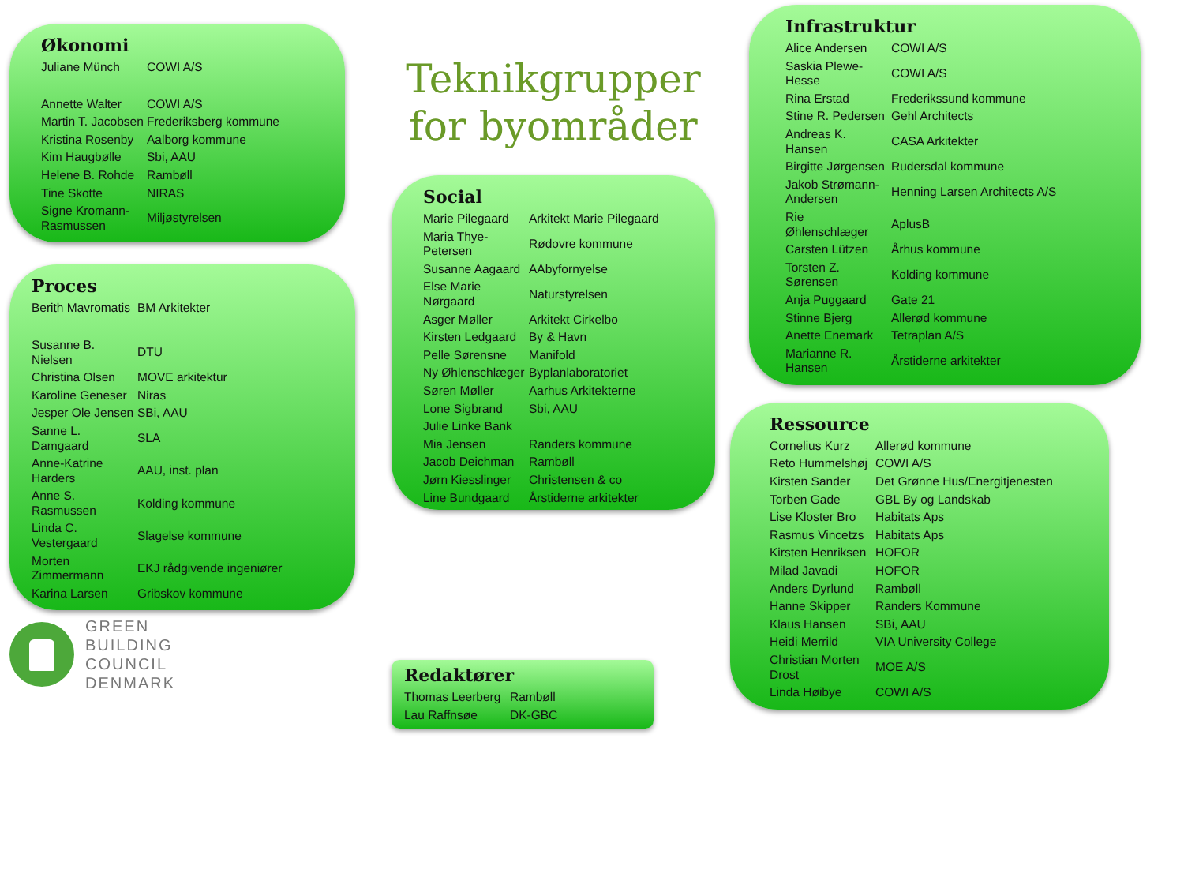Teknikgrupper for byområder
Økonomi
| Juliane Münch | COWI A/S |
| Annette Walter | COWI A/S |
| Martin T. Jacobsen | Frederiksberg kommune |
| Kristina Rosenby | Aalborg kommune |
| Kim Haugbølle | Sbi, AAU |
| Helene B. Rohde | Rambøll |
| Tine Skotte | NIRAS |
| Signe Kromann-Rasmussen | Miljøstyrelsen |
Proces
| Berith Mavromatis | BM Arkitekter |
| Susanne B. Nielsen | DTU |
| Christina Olsen | MOVE arkitektur |
| Karoline Geneser | Niras |
| Jesper Ole Jensen | SBi, AAU |
| Sanne L. Damgaard | SLA |
| Anne-Katrine Harders | AAU, inst. plan |
| Anne S. Rasmussen | Kolding kommune |
| Linda C. Vestergaard | Slagelse kommune |
| Morten Zimmermann | EKJ rådgivende ingeniører |
| Karina Larsen | Gribskov kommune |
GREEN
BUILDING
COUNCIL
DENMARK
Social
| Marie Pilegaard | Arkitekt Marie Pilegaard |
| Maria Thye-Petersen | Rødovre kommune |
| Susanne Aagaard | AAbyfornyelse |
| Else Marie Nørgaard | Naturstyrelsen |
| Asger Møller | Arkitekt Cirkelbo |
| Kirsten Ledgaard | By & Havn |
| Pelle Sørensne | Manifold |
| Ny Øhlenschlæger | Byplanlaboratoriet |
| Søren Møller | Aarhus Arkitekterne |
| Lone Sigbrand | Sbi, AAU |
| Julie Linke Bank | |
| Mia Jensen | Randers kommune |
| Jacob Deichman | Rambøll |
| Jørn Kiesslinger | Christensen & co |
| Line Bundgaard | Årstiderne arkitekter |
Redaktører
| Thomas Leerberg | Rambøll |
| Lau Raffnsøe | DK-GBC |
Infrastruktur
| Alice Andersen | COWI A/S |
| Saskia Plewe-Hesse | COWI A/S |
| Rina Erstad | Frederikssund kommune |
| Stine R. Pedersen | Gehl Architects |
| Andreas K. Hansen | CASA Arkitekter |
| Birgitte Jørgensen | Rudersdal kommune |
| Jakob Strømann-Andersen | Henning Larsen Architects A/S |
| Rie Øhlenschlæger | AplusB |
| Carsten Lützen | Århus kommune |
| Torsten Z. Sørensen | Kolding kommune |
| Anja Puggaard | Gate 21 |
| Stinne Bjerg | Allerød kommune |
| Anette Enemark | Tetraplan A/S |
| Marianne R. Hansen | Årstiderne arkitekter |
Ressource
| Cornelius Kurz | Allerød kommune |
| Reto Hummelshøj | COWI A/S |
| Kirsten Sander | Det Grønne Hus/Energitjenesten |
| Torben Gade | GBL By og Landskab |
| Lise Kloster Bro | Habitats Aps |
| Rasmus Vincetzs | Habitats Aps |
| Kirsten Henriksen | HOFOR |
| Milad Javadi | HOFOR |
| Anders Dyrlund | Rambøll |
| Hanne Skipper | Randers Kommune |
| Klaus Hansen | SBi, AAU |
| Heidi Merrild | VIA University College |
| Christian Morten Drost | MOE A/S |
| Linda Høibye | COWI A/S |